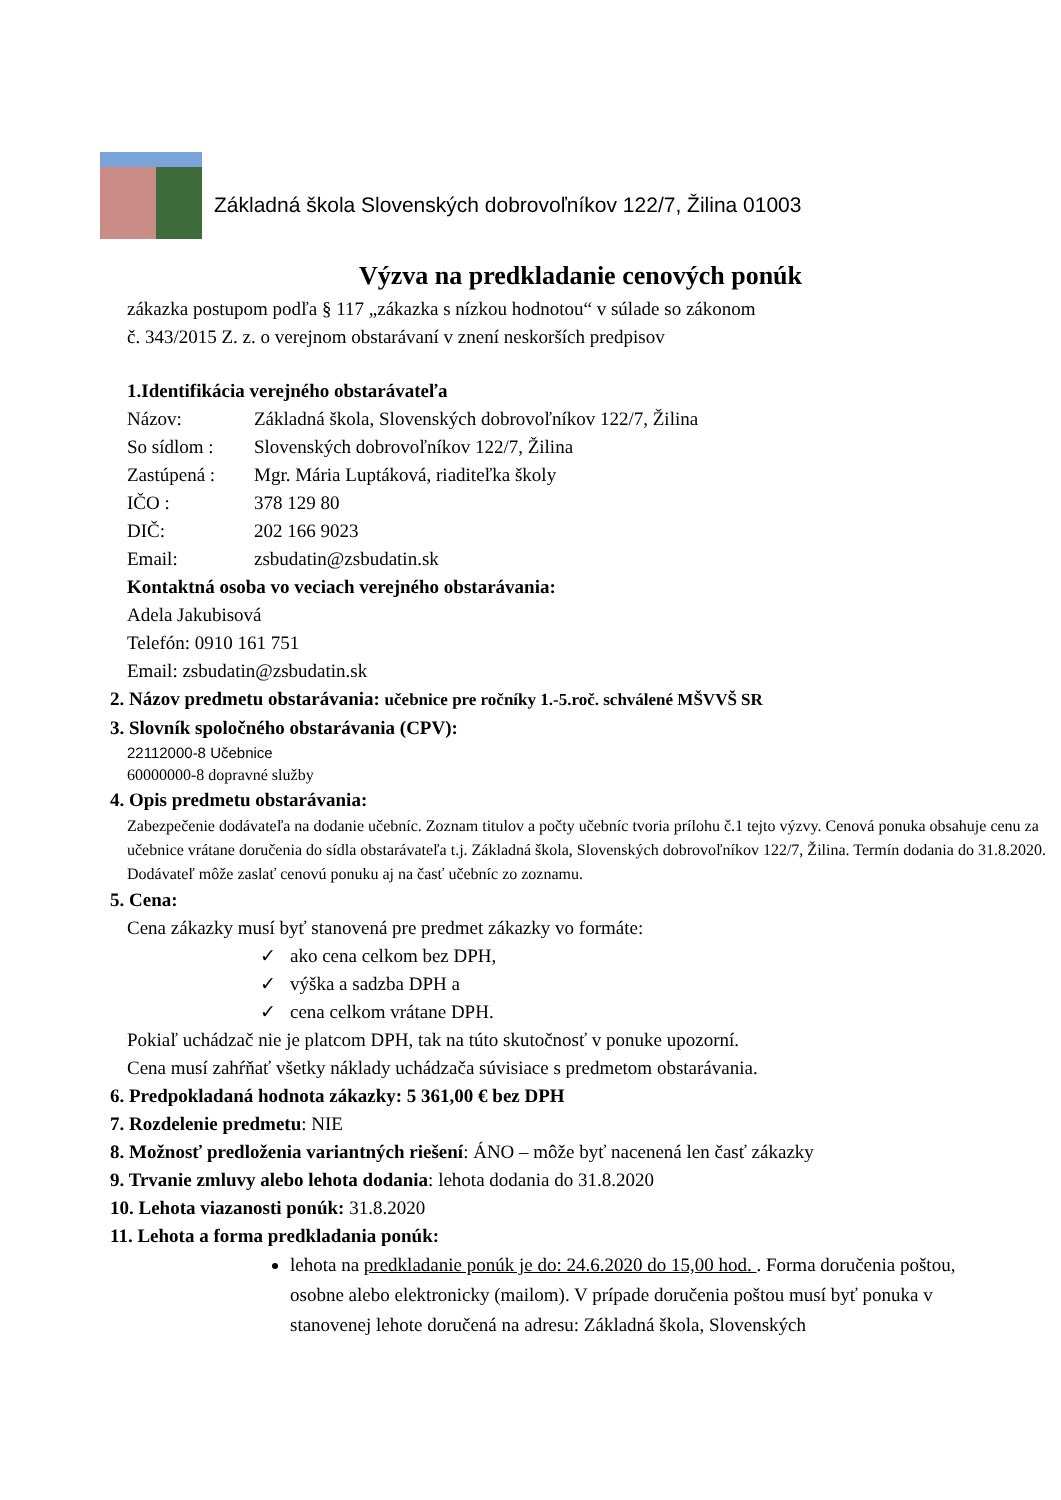Základná škola Slovenských dobrovoľníkov 122/7, Žilina 01003
Výzva na predkladanie cenových ponúk
zákazka postupom podľa § 117 „zákazka s nízkou hodnotou“ v súlade so zákonom
č. 343/2015 Z. z. o verejnom obstarávaní v znení neskorších predpisov
1.Identifikácia verejného obstarávateľa
Názov: Základná škola, Slovenských dobrovoľníkov 122/7, Žilina
So sídlom : Slovenských dobrovoľníkov 122/7, Žilina
Zastúpená : Mgr. Mária Luptáková, riaditeľka školy
IČO : 378 129 80
DIČ: 202 166 9023
Email: zsbudatin@zsbudatin.sk
Kontaktná osoba vo veciach verejného obstarávania:
Adela Jakubisová
Telefón: 0910 161 751
Email: zsbudatin@zsbudatin.sk
2. Názov predmetu obstarávania: učebnice pre ročníky 1.-5.roč. schválené MŠVVŠ SR
3. Slovník spoločného obstarávania (CPV):
22112000-8 Učebnice
60000000-8 dopravné služby
4. Opis predmetu obstarávania:
Zabezpečenie dodávateľa na dodanie učebníc. Zoznam titulov a počty učebníc tvoria prílohu č.1 tejto výzvy. Cenová ponuka obsahuje cenu za učebnice vrátane doručenia do sídla obstarávateľa t.j. Základná škola, Slovenských dobrovoľníkov 122/7, Žilina. Termín dodania do 31.8.2020. Dodávateľ môže zaslať cenovú ponuku aj na časť učebníc zo zoznamu.
5. Cena:
Cena zákazky musí byť stanovená pre predmet zákazky vo formáte:
✓ ako cena celkom bez DPH,
✓ výška a sadzba DPH a
✓ cena celkom vrátane DPH.
Pokiaľ uchádzač nie je platcom DPH, tak na túto skutočnosť v ponuke upozorní.
Cena musí zahŕňať všetky náklady uchádzača súvisiace s predmetom obstarávania.
6. Predpokladaná hodnota zákazky: 5 361,00 € bez DPH
7. Rozdelenie predmetu: NIE
8. Možnosť predloženia variantných riešení: ÁNO – môže byť nacenená len časť zákazky
9. Trvanie zmluvy alebo lehota dodania: lehota dodania do 31.8.2020
10. Lehota viazanosti ponúk: 31.8.2020
11. Lehota a forma predkladania ponúk:
lehota na predkladanie ponúk je do: 24.6.2020 do 15,00 hod. . Forma doručenia poštou, osobne alebo elektronicky (mailom). V prípade doručenia poštou musí byť ponuka v stanovenej lehote doručená na adresu: Základná škola, Slovenských